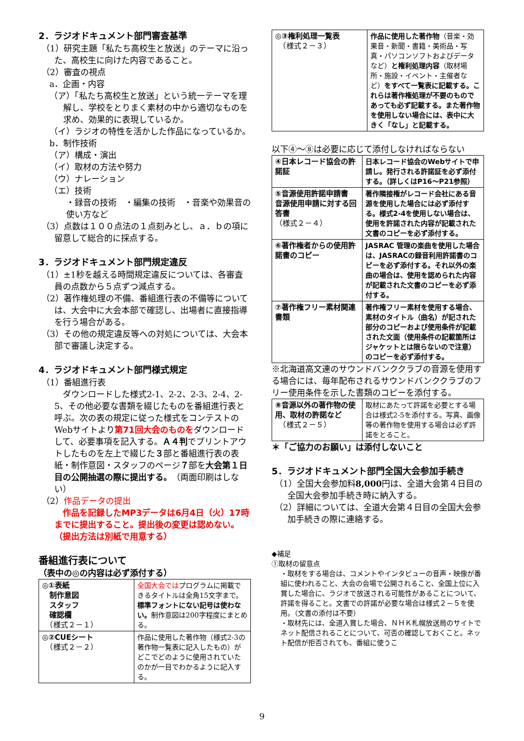2．ラジオドキュメント部門審査基準
（1）研究主題「私たち高校生と放送」のテーマに沿った、高校生に向けた内容であること。
（2）審査の視点
a．企画・内容
（ア）「私たち高校生と放送」という統一テーマを理解し、学校をとりまく素材の中から適切なものを求め、効果的に表現しているか。
（イ）ラジオの特性を活かした作品になっているか。
b．制作技術
（ア）構成・演出
（イ）取材の方法や努力
（ウ）ナレーション
（エ）技術
・録音の技術　・編集の技術　・音楽や効果音の使い方など
（3）点数は１００点法の１点刻みとし、ａ．ｂの項に留意して総合的に採点する。
3．ラジオドキュメント部門規定違反
（1）±1秒を越える時間規定違反については、各審査員の点数から５点ずつ減点する。
（2）著作権処理の不備、番組進行表の不備等については、大会中に大会本部で確認し、出場者に直接指導を行う場合がある。
（3）その他の規定違反等への対処については、大会本部で審議し決定する。
4．ラジオドキュメント部門様式規定
（1）番組進行表
　ダウンロードした様式2-1、2-2、2-3、2-4、2-5、その他必要な書類を綴じたものを番組進行表と呼ぶ。次の表の規定に従った様式をコンテストのWebサイトより第71回大会のものをダウンロードして、必要事項を記入する。Ａ４判でプリントアウトしたものを左上で綴じた３部と番組進行表の表紙・制作意図・スタッフのページ７部を大会第１日目の公開抽選の際に提出する。（両面印刷はしない）
（2）作品データの提出
　作品を記録したMP3データは6月4日（火）17時までに提出すること。提出後の変更は認めない。（提出方法は別紙で用意する）
番組進行表について
（表中の◎の内容は必ず添付する）
| ◎①表紙 制作意図 スタッフ 確認欄 （様式２－１） | 全国大会では プログラムに掲載できるタイトルは全角15文字まで。 標準フォントにない記号は使わない。 制作意図は200字程度にまとめる。 |
| ◎②CUEシート （様式２－２） | 作品に使用した著作物（様式2-3の著作物一覧表に記入したもの）がどこでどのように使用されていたのかが一目でわかるように記入する。 |
| ◎③権利処理一覧表 （様式２－３） | 作品に使用した著作物 （音楽・効果音・新聞・書籍・美術品・写真・パソコンソフトおよびデータなど） と権利処理内容 （取材場所・施設・イベント・主催者など） をすべて一覧表に記載する。これらは著作権処理が不要のものであっても必ず記載する。また著作物を使用しない場合には、表中に大きく「なし」と記載する。 |
以下④～⑧は必要に応じて添付しなければならない
| ④日本レコード協会の許諾証 | 日本レコード協会のWebサイトで申請し。発行される許諾証を必ず添付する。（詳しくはP16～P21参照） |
| ⑤音源使用許諾申請書 音源使用申請に対する回答書 （様式２－４） | 著作隣接権がレコード会社にある音源を使用した場合には必ず添付する。様式2-4を使用しない場合は、使用を許諾された内容が記載された文書のコピーを必ず添付する。 |
| ⑥著作権者からの使用許諾書のコピー | JASRAC 管理の楽曲を使用した場合は、JASRACの録音利用許諾書のコピーを必ず添付する。それ以外の楽曲の場合は、使用を認められた内容が記載された文書のコピーを必ず添付する。 |
| ⑦著作権フリー素材関連書類 | 著作権フリー素材を使用する場合、素材のタイトル（曲名）が記された部分のコピーおよび使用条件が記載された文面（使用条件の記載箇所はジャケットとは限らないので注意）のコピーを必ず添付する。 |
※北海道高文連のサウンドバンククラブの音源を使用する場合には、毎年配布されるサウンドバンククラブのフリー使用条件を示した書類のコピーを添付する。
| ⑧音源以外の著作物の使用、取材の許諾など （様式２－５） | 取材にあたって許諾を必要とする場合は様式2-5を添付する。写真、画像等の著作物を使用する場合は必ず許諾をとること。 |
＊「ご協力のお願い」は添付しないこと
5．ラジオドキュメント部門全国大会参加手続き
（1）全国大会参加料8,000円は、全道大会第４日目の全国大会参加手続き時に納入する。
（2）詳細については、全道大会第４日目の全国大会参加手続きの際に連絡する。
◆補足
①取材の留意点
・取材をする場合は、コメントやインタビューの音声・映像が番組に使われること、大会の会場で公開されること、全国上位に入賞した場合に、ラジオで放送される可能性があることについて、許諾を得ること。文書での許諾が必要な場合は様式２－５を使用。（文書の添付は不要）
・取材先には、全道入賞した場合、ＮＨＫ札幌放送局のサイトでネット配信されることについて、可否の確認しておくこと。ネット配信が拒否されても、番組に使うこ
9